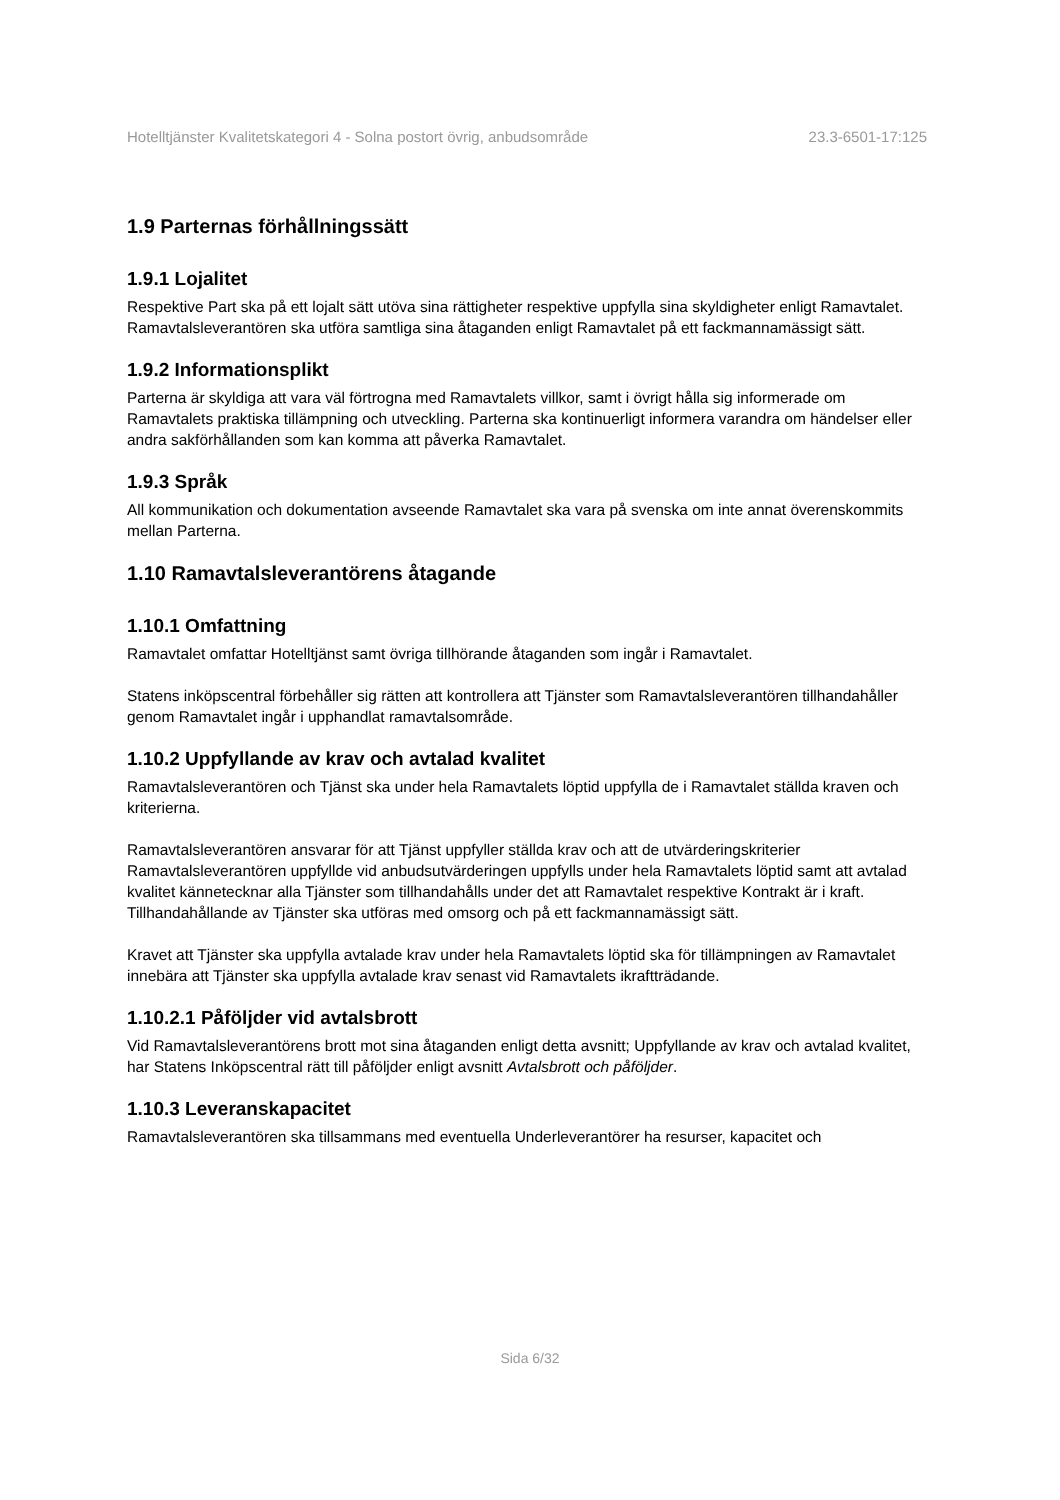Hotelltjänster Kvalitetskategori 4 - Solna postort övrig, anbudsområde 23.3-6501-17:125
1.9 Parternas förhållningssätt
1.9.1 Lojalitet
Respektive Part ska på ett lojalt sätt utöva sina rättigheter respektive uppfylla sina skyldigheter enligt Ramavtalet. Ramavtalsleverantören ska utföra samtliga sina åtaganden enligt Ramavtalet på ett fackmannamässigt sätt.
1.9.2 Informationsplikt
Parterna är skyldiga att vara väl förtrogna med Ramavtalets villkor, samt i övrigt hålla sig informerade om Ramavtalets praktiska tillämpning och utveckling. Parterna ska kontinuerligt informera varandra om händelser eller andra sakförhållanden som kan komma att påverka Ramavtalet.
1.9.3 Språk
All kommunikation och dokumentation avseende Ramavtalet ska vara på svenska om inte annat överenskommits mellan Parterna.
1.10 Ramavtalsleverantörens åtagande
1.10.1 Omfattning
Ramavtalet omfattar Hotelltjänst samt övriga tillhörande åtaganden som ingår i Ramavtalet.
Statens inköpscentral förbehåller sig rätten att kontrollera att Tjänster som Ramavtalsleverantören tillhandahåller genom Ramavtalet ingår i upphandlat ramavtalsområde.
1.10.2 Uppfyllande av krav och avtalad kvalitet
Ramavtalsleverantören och Tjänst ska under hela Ramavtalets löptid uppfylla de i Ramavtalet ställda kraven och kriterierna.
Ramavtalsleverantören ansvarar för att Tjänst uppfyller ställda krav och att de utvärderingskriterier Ramavtalsleverantören uppfyllde vid anbudsutvärderingen uppfylls under hela Ramavtalets löptid samt att avtalad kvalitet kännetecknar alla Tjänster som tillhandahålls under det att Ramavtalet respektive Kontrakt är i kraft. Tillhandahållande av Tjänster ska utföras med omsorg och på ett fackmannamässigt sätt.
Kravet att Tjänster ska uppfylla avtalade krav under hela Ramavtalets löptid ska för tillämpningen av Ramavtalet innebära att Tjänster ska uppfylla avtalade krav senast vid Ramavtalets ikraftträdande.
1.10.2.1 Påföljder vid avtalsbrott
Vid Ramavtalsleverantörens brott mot sina åtaganden enligt detta avsnitt; Uppfyllande av krav och avtalad kvalitet, har Statens Inköpscentral rätt till påföljder enligt avsnitt Avtalsbrott och påföljder.
1.10.3 Leveranskapacitet
Ramavtalsleverantören ska tillsammans med eventuella Underleverantörer ha resurser, kapacitet och
Sida 6/32